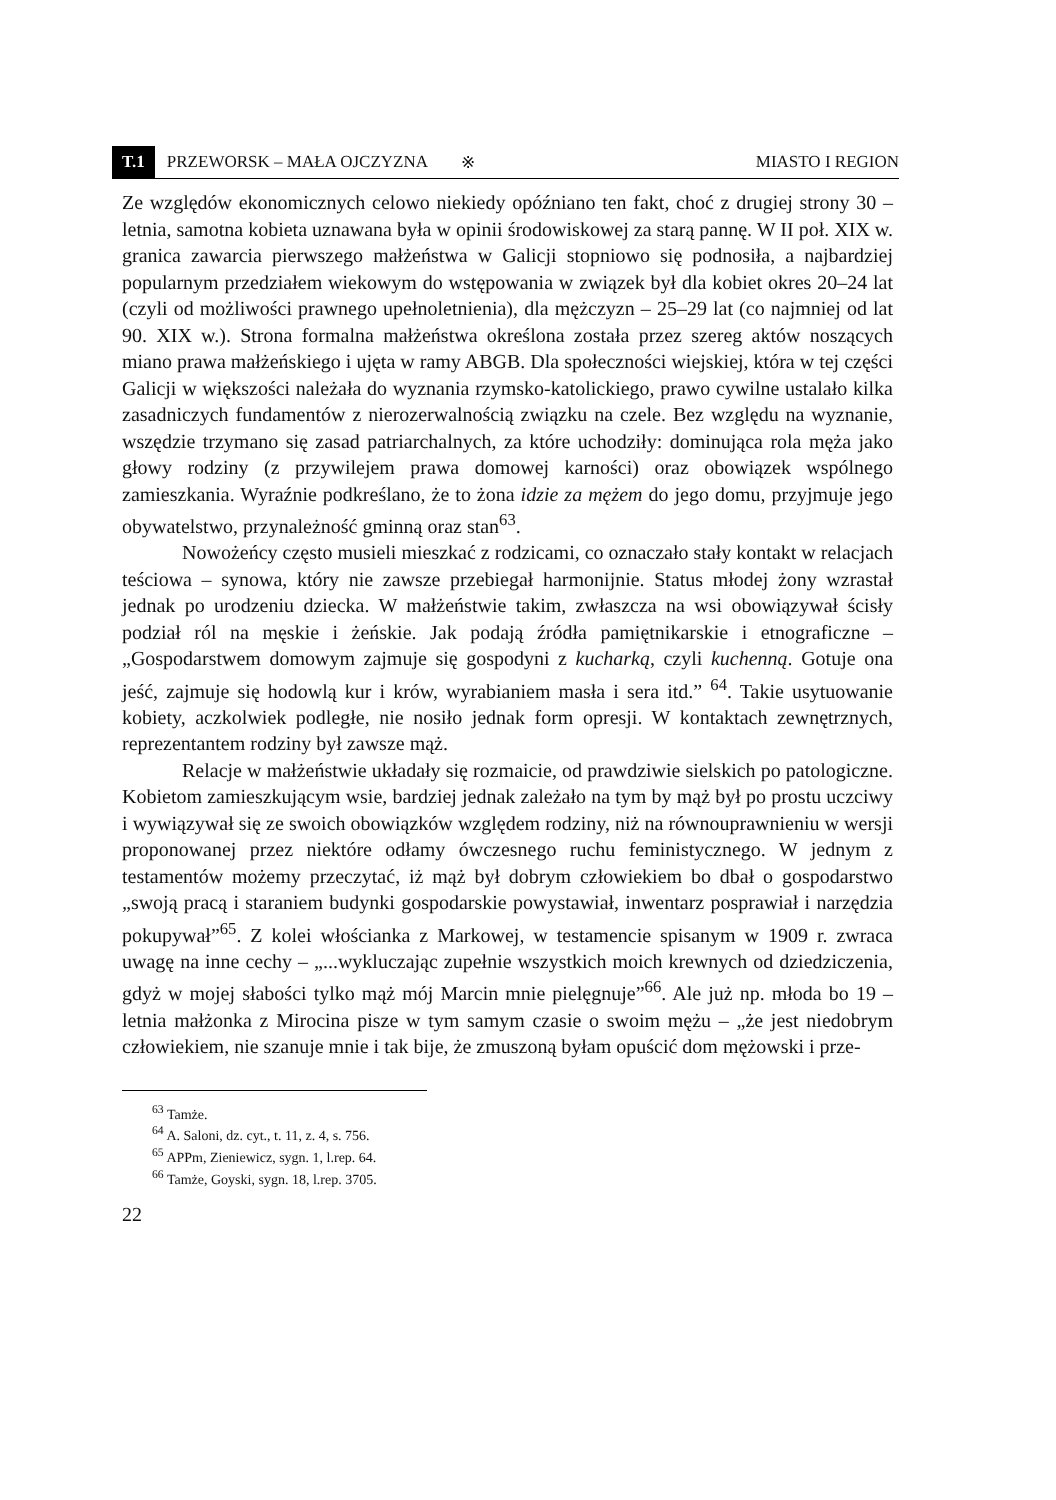T.1 PRZEWORSK – MAŁA OJCZYZNA ※ MIASTO I REGION
Ze względów ekonomicznych celowo niekiedy opóźniano ten fakt, choć z drugiej strony 30 – letnia, samotna kobieta uznawana była w opinii środowiskowej za starą pannę. W II poł. XIX w. granica zawarcia pierwszego małżeństwa w Galicji stopniowo się podnosiła, a najbardziej popularnym przedziałem wiekowym do wstępowania w związek był dla kobiet okres 20–24 lat (czyli od możliwości prawnego upełnoletnienia), dla mężczyzn – 25–29 lat (co najmniej od lat 90. XIX w.). Strona formalna małżeństwa określona została przez szereg aktów noszących miano prawa małżeńskiego i ujęta w ramy ABGB. Dla społeczności wiejskiej, która w tej części Galicji w większości należała do wyznania rzymsko-katolickiego, prawo cywilne ustalało kilka zasadniczych fundamentów z nierozerwalnością związku na czele. Bez względu na wyznanie, wszędzie trzymano się zasad patriarchalnych, za które uchodziły: dominująca rola męża jako głowy rodziny (z przywilejem prawa domowej karności) oraz obowiązek wspólnego zamieszkania. Wyraźnie podkreślano, że to żona idzie za mężem do jego domu, przyjmuje jego obywatelstwo, przynależność gminną oraz stan<sup>63</sup>.
Nowożeńcy często musieli mieszkać z rodzicami, co oznaczało stały kontakt w relacjach teściowa – synowa, który nie zawsze przebiegał harmonijnie. Status młodej żony wzrastał jednak po urodzeniu dziecka. W małżeństwie takim, zwłaszcza na wsi obowiązywał ścisły podział ról na męskie i żeńskie. Jak podają źródła pamiętnikarskie i etnograficzne – „Gospodarstwem domowym zajmuje się gospodyni z kucharką, czyli kuchenną. Gotuje ona jeść, zajmuje się hodowlą kur i krów, wyrabianiem masła i sera itd.” <sup>64</sup>. Takie usytuowanie kobiety, aczkolwiek podległe, nie nosiło jednak form opresji. W kontaktach zewnętrznych, reprezentantem rodziny był zawsze mąż.
Relacje w małżeństwie układały się rozmaicie, od prawdziwie sielskich po patologiczne. Kobietom zamieszkującym wsie, bardziej jednak zależało na tym by mąż był po prostu uczciwy i wywiązywał się ze swoich obowiązków względem rodziny, niż na równouprawnieniu w wersji proponowanej przez niektóre odłamy ówczesnego ruchu feministycznego. W jednym z testamentów możemy przeczytać, iż mąż był dobrym człowiekiem bo dbał o gospodarstwo „swoją pracą i staraniem budynki gospodarskie powystawiał, inwentarz posprawiał i narzędzia pokupywał”<sup>65</sup>. Z kolei włościanka z Markowej, w testamencie spisanym w 1909 r. zwraca uwagę na inne cechy – „...wykluczając zupełnie wszystkich moich krewnych od dziedziczenia, gdyż w mojej słabości tylko mąż mój Marcin mnie pielęgnuje”<sup>66</sup>. Ale już np. młoda bo 19 – letnia małżonka z Mirocina pisze w tym samym czasie o swoim mężu – „że jest niedobrym człowiekiem, nie szanuje mnie i tak bije, że zmuszoną byłam opuścić dom mężowski i prze-
<sup>63</sup> Tamże.
<sup>64</sup> A. Saloni, dz. cyt., t. 11, z. 4, s. 756.
<sup>65</sup> APPm, Zieniewicz, sygn. 1, l.rep. 64.
<sup>66</sup> Tamże, Goyski, sygn. 18, l.rep. 3705.
22